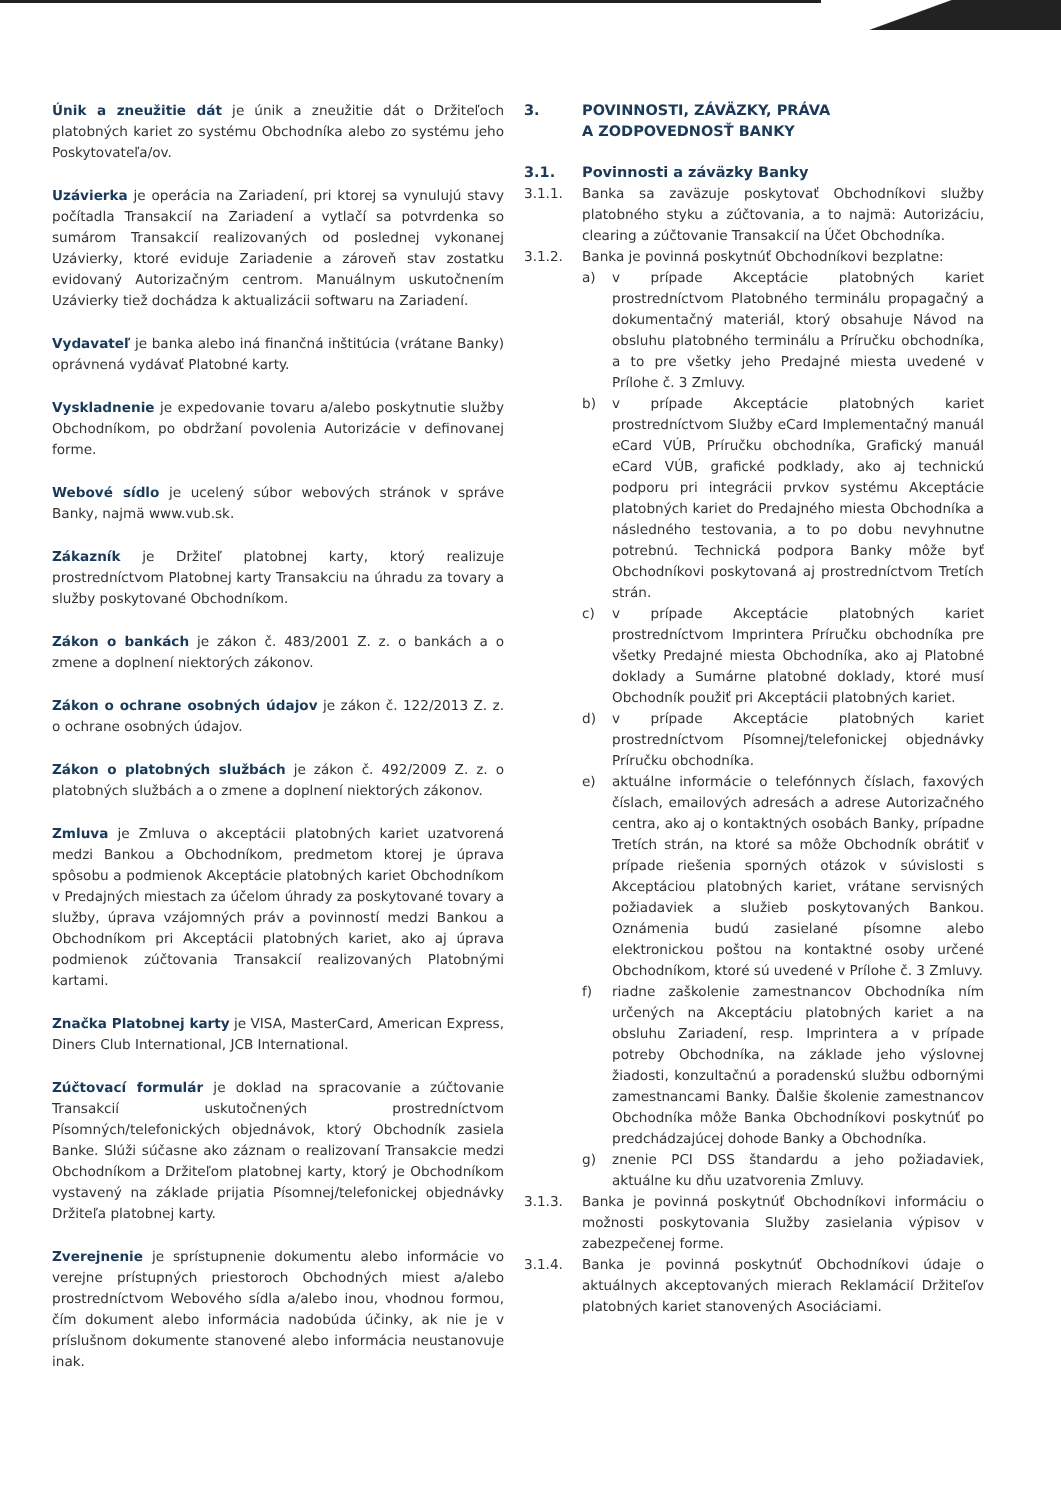Únik a zneužitie dát je únik a zneužitie dát o Držiteľoch platobných kariet zo systému Obchodníka alebo zo systému jeho Poskytovateľa/ov.
Uzávierka je operácia na Zariadení, pri ktorej sa vynulujú stavy počítadla Transakcií na Zariadení a vytlačí sa potvrdenka so sumárom Transakcií realizovaných od poslednej vykonanej Uzávierky, ktoré eviduje Zariadenie a zároveň stav zostatku evidovaný Autorizačným centrom. Manuálnym uskutočnením Uzávierky tiež dochádza k aktualizácii softwaru na Zariadení.
Vydavateľ je banka alebo iná finančná inštitúcia (vrátane Banky) oprávnená vydávať Platobné karty.
Vyskladnenie je expedovanie tovaru a/alebo poskytnutie služby Obchodníkom, po obdržaní povolenia Autorizácie v definovanej forme.
Webové sídlo je ucelený súbor webových stránok v správe Banky, najmä www.vub.sk.
Zákazník je Držiteľ platobnej karty, ktorý realizuje prostredníctvom Platobnej karty Transakciu na úhradu za tovary a služby poskytované Obchodníkom.
Zákon o bankách je zákon č. 483/2001 Z. z. o bankách a o zmene a doplnení niektorých zákonov.
Zákon o ochrane osobných údajov je zákon č. 122/2013 Z. z. o ochrane osobných údajov.
Zákon o platobných službách je zákon č. 492/2009 Z. z. o platobných službách a o zmene a doplnení niektorých zákonov.
Zmluva je Zmluva o akceptácii platobných kariet uzatvorená medzi Bankou a Obchodníkom, predmetom ktorej je úprava spôsobu a podmienok Akceptácie platobných kariet Obchodníkom v Predajných miestach za účelom úhrady za poskytované tovary a služby, úprava vzájomných práv a povinností medzi Bankou a Obchodníkom pri Akceptácii platobných kariet, ako aj úprava podmienok zúčtovania Transakcií realizovaných Platobnými kartami.
Značka Platobnej karty je VISA, MasterCard, American Express, Diners Club International, JCB International.
Zúčtovací formulár je doklad na spracovanie a zúčtovanie Transakcií uskutočnených prostredníctvom Písomných/telefonických objednávok, ktorý Obchodník zasiela Banke. Slúži súčasne ako záznam o realizovaní Transakcie medzi Obchodníkom a Držiteľom platobnej karty, ktorý je Obchodníkom vystavený na základe prijatia Písomnej/telefonickej objednávky Držiteľa platobnej karty.
Zverejnenie je sprístupnenie dokumentu alebo informácie vo verejne prístupných priestoroch Obchodných miest a/alebo prostredníctvom Webového sídla a/alebo inou, vhodnou formou, čím dokument alebo informácia nadobúda účinky, ak nie je v príslušnom dokumente stanovené alebo informácia neustanovuje inak.
3. POVINNOSTI, ZÁVÄZKY, PRÁVA
A ZODPOVEDNOSŤ BANKY
3.1. Povinnosti a záväzky Banky
3.1.1. Banka sa zaväzuje poskytovať Obchodníkovi služby platobného styku a zúčtovania, a to najmä: Autorizáciu, clearing a zúčtovanie Transakcií na Účet Obchodníka.
3.1.2. Banka je povinná poskytnúť Obchodníkovi bezplatne:
a) v prípade Akceptácie platobných kariet prostredníctvom Platobného terminálu propagačný a dokumentačný materiál, ktorý obsahuje Návod na obsluhu platobného terminálu a Príručku obchodníka, a to pre všetky jeho Predajné miesta uvedené v Prílohe č. 3 Zmluvy.
b) v prípade Akceptácie platobných kariet prostredníctvom Služby eCard Implementačný manuál eCard VÚB, Príručku obchodníka, Grafický manuál eCard VÚB, grafické podklady, ako aj technickú podporu pri integrácii prvkov systému Akceptácie platobných kariet do Predajného miesta Obchodníka a následného testovania, a to po dobu nevyhnutne potrebnú. Technická podpora Banky môže byť Obchodníkovi poskytovaná aj prostredníctvom Tretích strán.
c) v prípade Akceptácie platobných kariet prostredníctvom Imprintera Príručku obchodníka pre všetky Predajné miesta Obchodníka, ako aj Platobné doklady a Sumárne platobné doklady, ktoré musí Obchodník použiť pri Akceptácii platobných kariet.
d) v prípade Akceptácie platobných kariet prostredníctvom Písomnej/telefonickej objednávky Príručku obchodníka.
e) aktuálne informácie o telefónnych číslach, faxových číslach, emailových adresách a adrese Autorizačného centra, ako aj o kontaktných osobách Banky, prípadne Tretích strán, na ktoré sa môže Obchodník obrátiť v prípade riešenia sporných otázok v súvislosti s Akceptáciou platobných kariet, vrátane servisných požiadaviek a služieb poskytovaných Bankou. Oznámenia budú zasielané písomne alebo elektronickou poštou na kontaktné osoby určené Obchodníkom, ktoré sú uvedené v Prílohe č. 3 Zmluvy.
f) riadne zaškolenie zamestnancov Obchodníka ním určených na Akceptáciu platobných kariet a na obsluhu Zariadení, resp. Imprintera a v prípade potreby Obchodníka, na základe jeho výslovnej žiadosti, konzultačnú a poradenskú službu odbornými zamestnancami Banky. Ďalšie školenie zamestnancov Obchodníka môže Banka Obchodníkovi poskytnúť po predchádzajúcej dohode Banky a Obchodníka.
g) znenie PCI DSS štandardu a jeho požiadaviek, aktuálne ku dňu uzatvorenia Zmluvy.
3.1.3. Banka je povinná poskytnúť Obchodníkovi informáciu o možnosti poskytovania Služby zasielania výpisov v zabezpečenej forme.
3.1.4. Banka je povinná poskytnúť Obchodníkovi údaje o aktuálnych akceptovaných mierach Reklamácií Držiteľov platobných kariet stanovených Asociáciami.